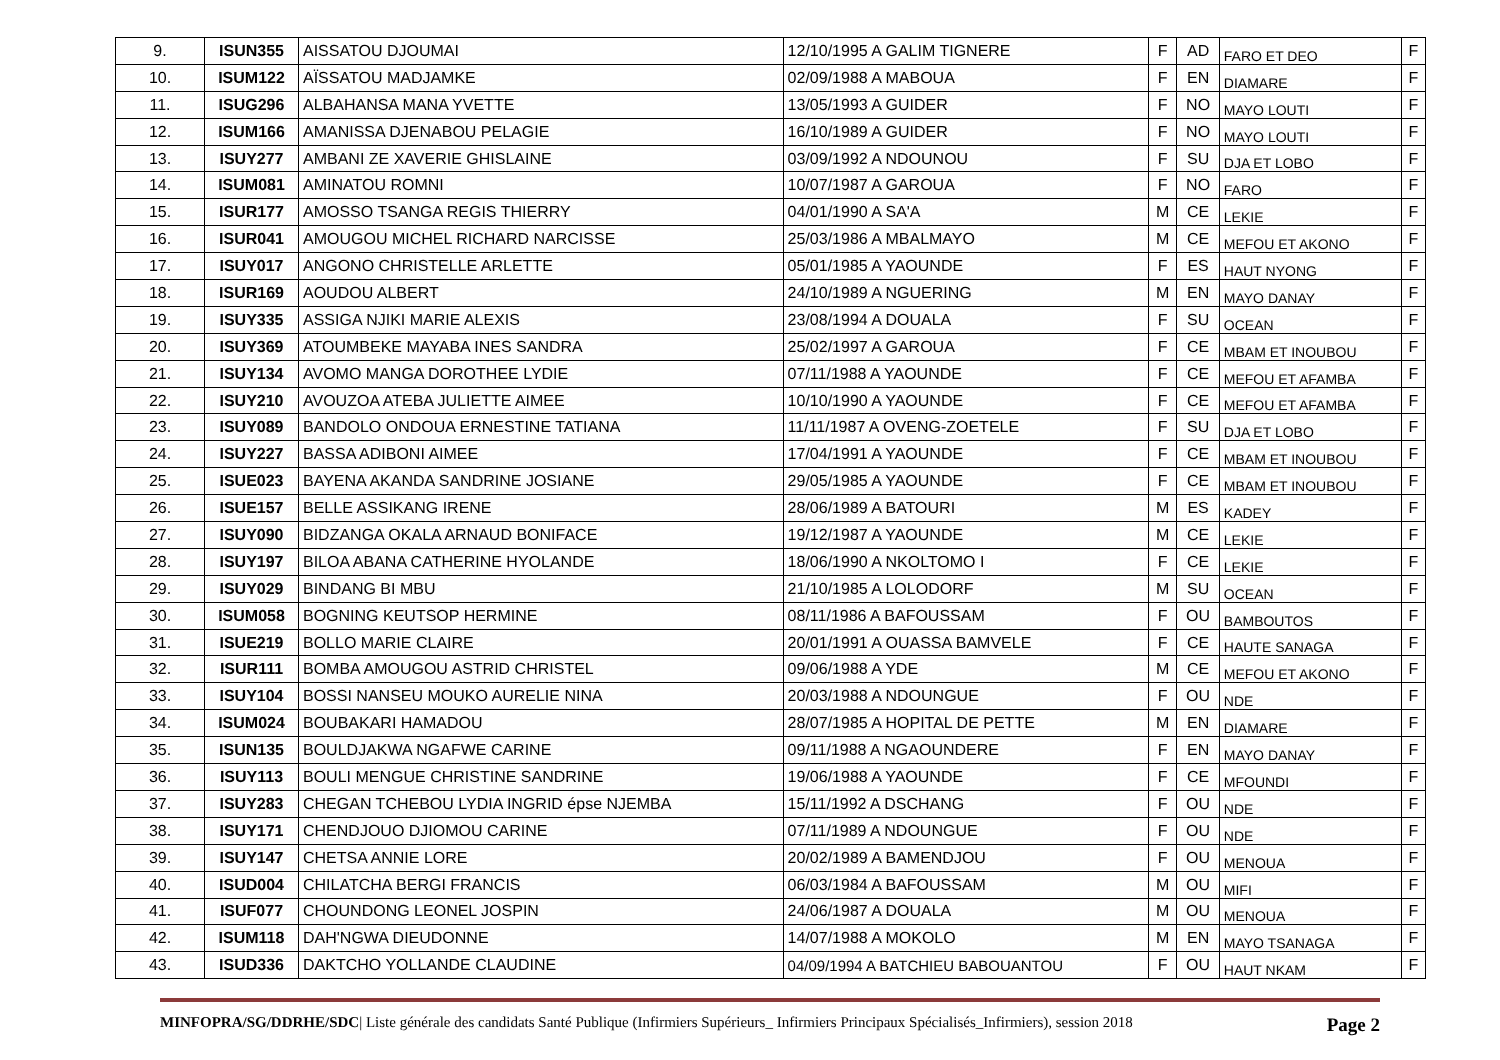| 9. | ISUN355 | AISSATOU DJOUMAI | 12/10/1995 A GALIM TIGNERE | F | AD | FARO ET DEO | F |
| 10. | ISUM122 | AÏSSATOU MADJAMKE | 02/09/1988 A MABOUA | F | EN | DIAMARE | F |
| 11. | ISUG296 | ALBAHANSA MANA YVETTE | 13/05/1993 A GUIDER | F | NO | MAYO LOUTI | F |
| 12. | ISUM166 | AMANISSA DJENABOU PELAGIE | 16/10/1989 A GUIDER | F | NO | MAYO LOUTI | F |
| 13. | ISUY277 | AMBANI ZE XAVERIE GHISLAINE | 03/09/1992 A NDOUNOU | F | SU | DJA ET LOBO | F |
| 14. | ISUM081 | AMINATOU ROMNI | 10/07/1987 A GAROUA | F | NO | FARO | F |
| 15. | ISUR177 | AMOSSO TSANGA REGIS THIERRY | 04/01/1990 A SA'A | M | CE | LEKIE | F |
| 16. | ISUR041 | AMOUGOU MICHEL RICHARD NARCISSE | 25/03/1986 A MBALMAYO | M | CE | MEFOU ET AKONO | F |
| 17. | ISUY017 | ANGONO CHRISTELLE ARLETTE | 05/01/1985 A YAOUNDE | F | ES | HAUT NYONG | F |
| 18. | ISUR169 | AOUDOU ALBERT | 24/10/1989 A NGUERING | M | EN | MAYO DANAY | F |
| 19. | ISUY335 | ASSIGA NJIKI MARIE ALEXIS | 23/08/1994 A DOUALA | F | SU | OCEAN | F |
| 20. | ISUY369 | ATOUMBEKE MAYABA INES SANDRA | 25/02/1997 A GAROUA | F | CE | MBAM ET INOUBOU | F |
| 21. | ISUY134 | AVOMO MANGA DOROTHEE LYDIE | 07/11/1988 A YAOUNDE | F | CE | MEFOU ET AFAMBA | F |
| 22. | ISUY210 | AVOUZOA ATEBA JULIETTE AIMEE | 10/10/1990 A YAOUNDE | F | CE | MEFOU ET AFAMBA | F |
| 23. | ISUY089 | BANDOLO ONDOUA ERNESTINE TATIANA | 11/11/1987 A OVENG-ZOETELE | F | SU | DJA ET LOBO | F |
| 24. | ISUY227 | BASSA ADIBONI AIMEE | 17/04/1991 A YAOUNDE | F | CE | MBAM ET INOUBOU | F |
| 25. | ISUE023 | BAYENA AKANDA SANDRINE JOSIANE | 29/05/1985 A YAOUNDE | F | CE | MBAM ET INOUBOU | F |
| 26. | ISUE157 | BELLE ASSIKANG IRENE | 28/06/1989 A BATOURI | M | ES | KADEY | F |
| 27. | ISUY090 | BIDZANGA OKALA ARNAUD BONIFACE | 19/12/1987 A YAOUNDE | M | CE | LEKIE | F |
| 28. | ISUY197 | BILOA ABANA CATHERINE HYOLANDE | 18/06/1990 A NKOLTOMO I | F | CE | LEKIE | F |
| 29. | ISUY029 | BINDANG BI MBU | 21/10/1985 A LOLODORF | M | SU | OCEAN | F |
| 30. | ISUM058 | BOGNING KEUTSOP HERMINE | 08/11/1986 A BAFOUSSAM | F | OU | BAMBOUTOS | F |
| 31. | ISUE219 | BOLLO MARIE CLAIRE | 20/01/1991 A OUASSA BAMVELE | F | CE | HAUTE SANAGA | F |
| 32. | ISUR111 | BOMBA AMOUGOU ASTRID CHRISTEL | 09/06/1988 A YDE | M | CE | MEFOU ET AKONO | F |
| 33. | ISUY104 | BOSSI NANSEU MOUKO AURELIE NINA | 20/03/1988 A NDOUNGUE | F | OU | NDE | F |
| 34. | ISUM024 | BOUBAKARI HAMADOU | 28/07/1985 A HOPITAL DE PETTE | M | EN | DIAMARE | F |
| 35. | ISUN135 | BOULDJAKWA NGAFWE CARINE | 09/11/1988 A NGAOUNDERE | F | EN | MAYO DANAY | F |
| 36. | ISUY113 | BOULI MENGUE CHRISTINE SANDRINE | 19/06/1988 A YAOUNDE | F | CE | MFOUNDI | F |
| 37. | ISUY283 | CHEGAN TCHEBOU LYDIA INGRID épse NJEMBA | 15/11/1992 A DSCHANG | F | OU | NDE | F |
| 38. | ISUY171 | CHENDJOUO DJIOMOU CARINE | 07/11/1989 A NDOUNGUE | F | OU | NDE | F |
| 39. | ISUY147 | CHETSA ANNIE LORE | 20/02/1989 A BAMENDJOU | F | OU | MENOUA | F |
| 40. | ISUD004 | CHILATCHA BERGI FRANCIS | 06/03/1984 A BAFOUSSAM | M | OU | MIFI | F |
| 41. | ISUF077 | CHOUNDONG LEONEL JOSPIN | 24/06/1987 A DOUALA | M | OU | MENOUA | F |
| 42. | ISUM118 | DAH'NGWA DIEUDONNE | 14/07/1988 A MOKOLO | M | EN | MAYO TSANAGA | F |
| 43. | ISUD336 | DAKTCHO YOLLANDE CLAUDINE | 04/09/1994 A BATCHIEU BABOUANTOU | F | OU | HAUT NKAM | F |
MINFOPRA/SG/DDRHE/SDC| Liste générale des candidats Santé Publique (Infirmiers Supérieurs_ Infirmiers Principaux Spécialisés_Infirmiers), session 2018 Page 2